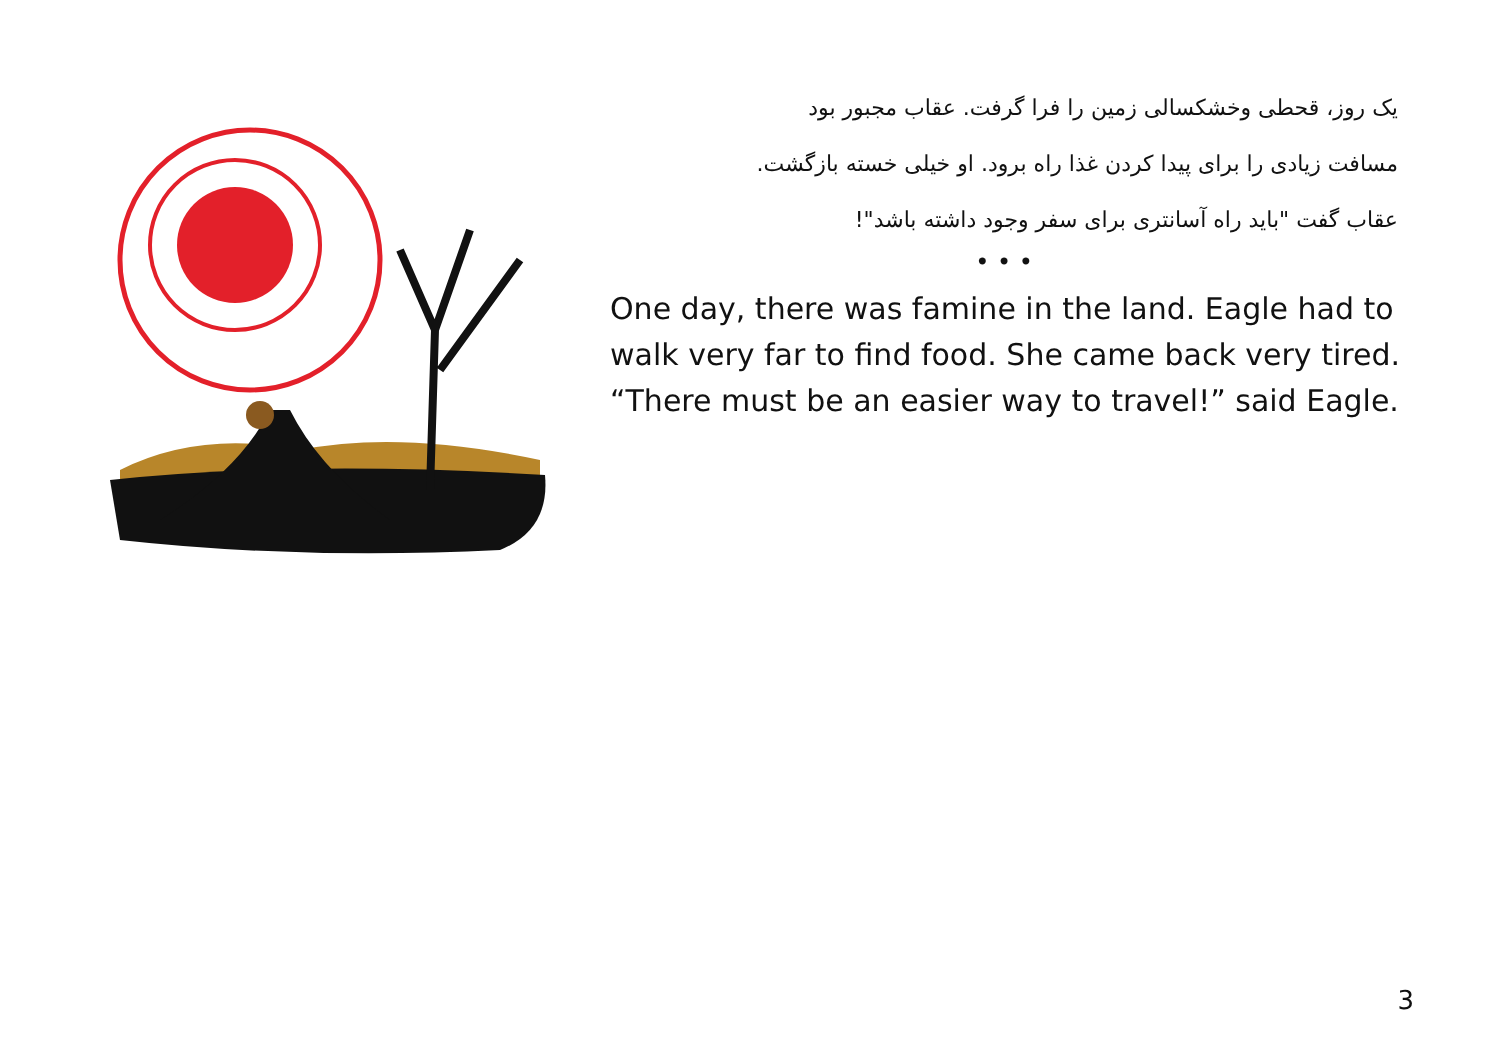یک روز، قحطی وخشکسالی زمین را فرا گرفت. عقاب مجبور بود
مسافت زیادی را برای پیدا کردن غذا راه برود. او خیلی خسته بازگشت.
عقاب گفت "باید راه آسانتری برای سفر وجود داشته باشد"!
• • •
One day, there was famine in the land. Eagle had to
walk very far to find food. She came back very tired.
“There must be an easier way to travel!” said Eagle.
3